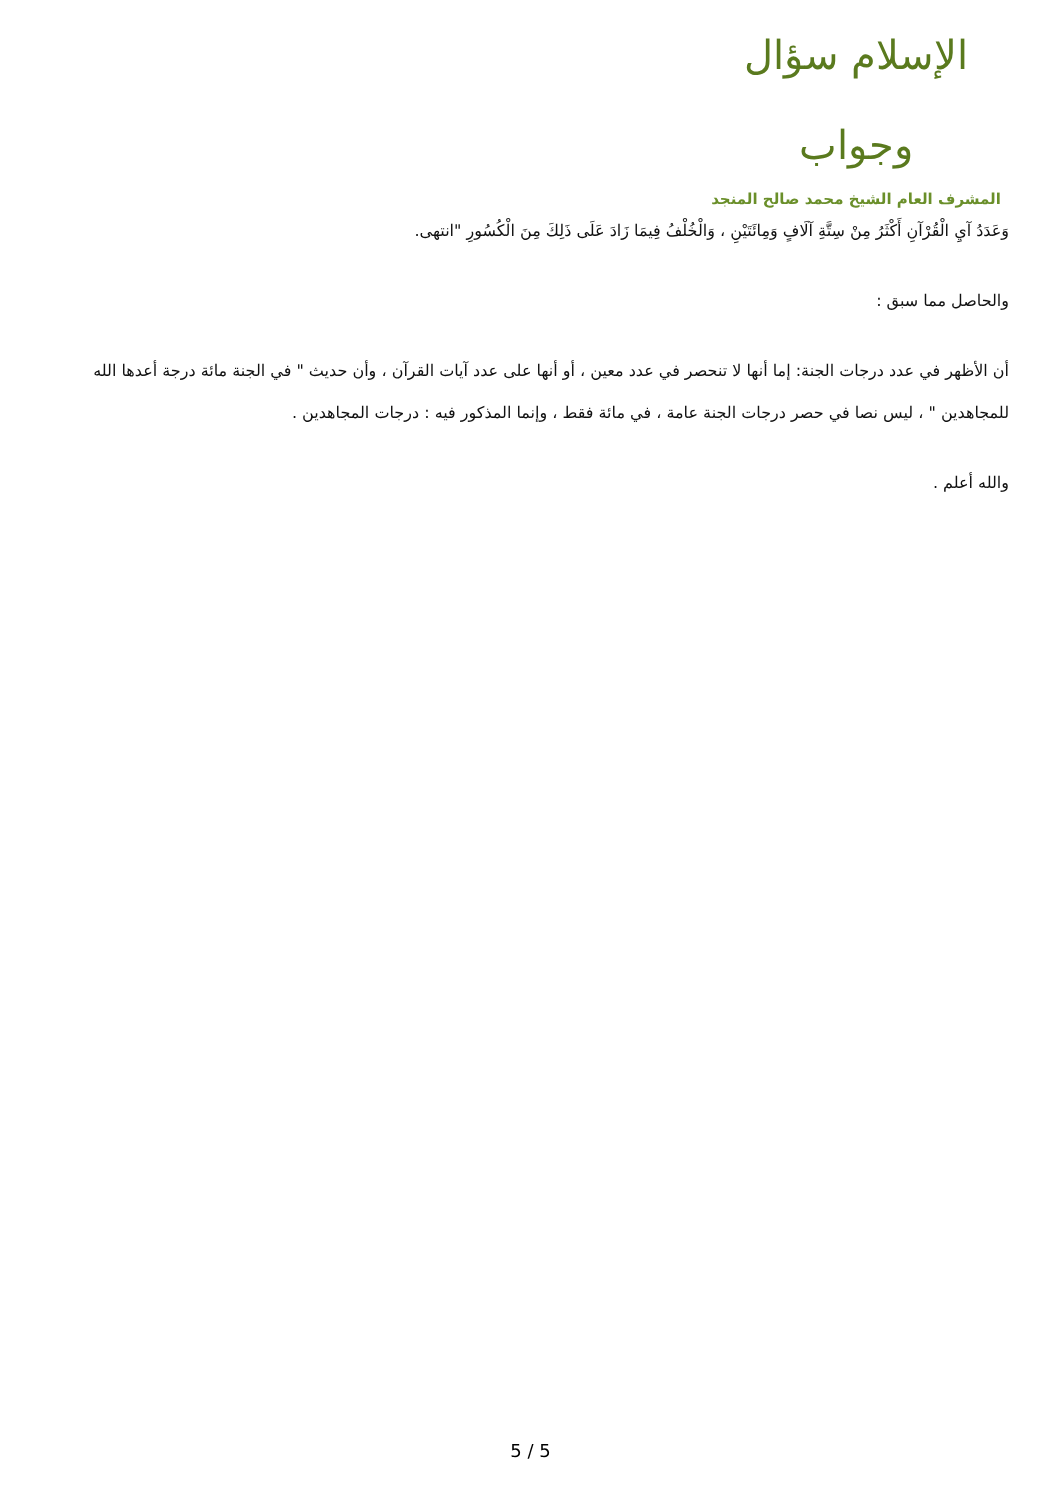الإسلام سؤال وجواب
المشرف العام الشيخ محمد صالح المنجد
وَعَدَدُ آيِ الْقُرْآنِ أَكْثَرُ مِنْ سِتَّةِ آلَافٍ وَمِائَتَيْنِ ، وَالْخُلْفُ فِيمَا زَادَ عَلَى ذَلِكَ مِنَ الْكُسُورِ "انتهى.
والحاصل مما سبق :
أن الأظهر في عدد درجات الجنة: إما أنها لا تنحصر في عدد معين ، أو أنها على عدد آيات القرآن ، وأن حديث " في الجنة مائة درجة أعدها الله للمجاهدين " ، ليس نصا في حصر درجات الجنة عامة ، في مائة فقط ، وإنما المذكور فيه : درجات المجاهدين .
والله أعلم .
5 / 5